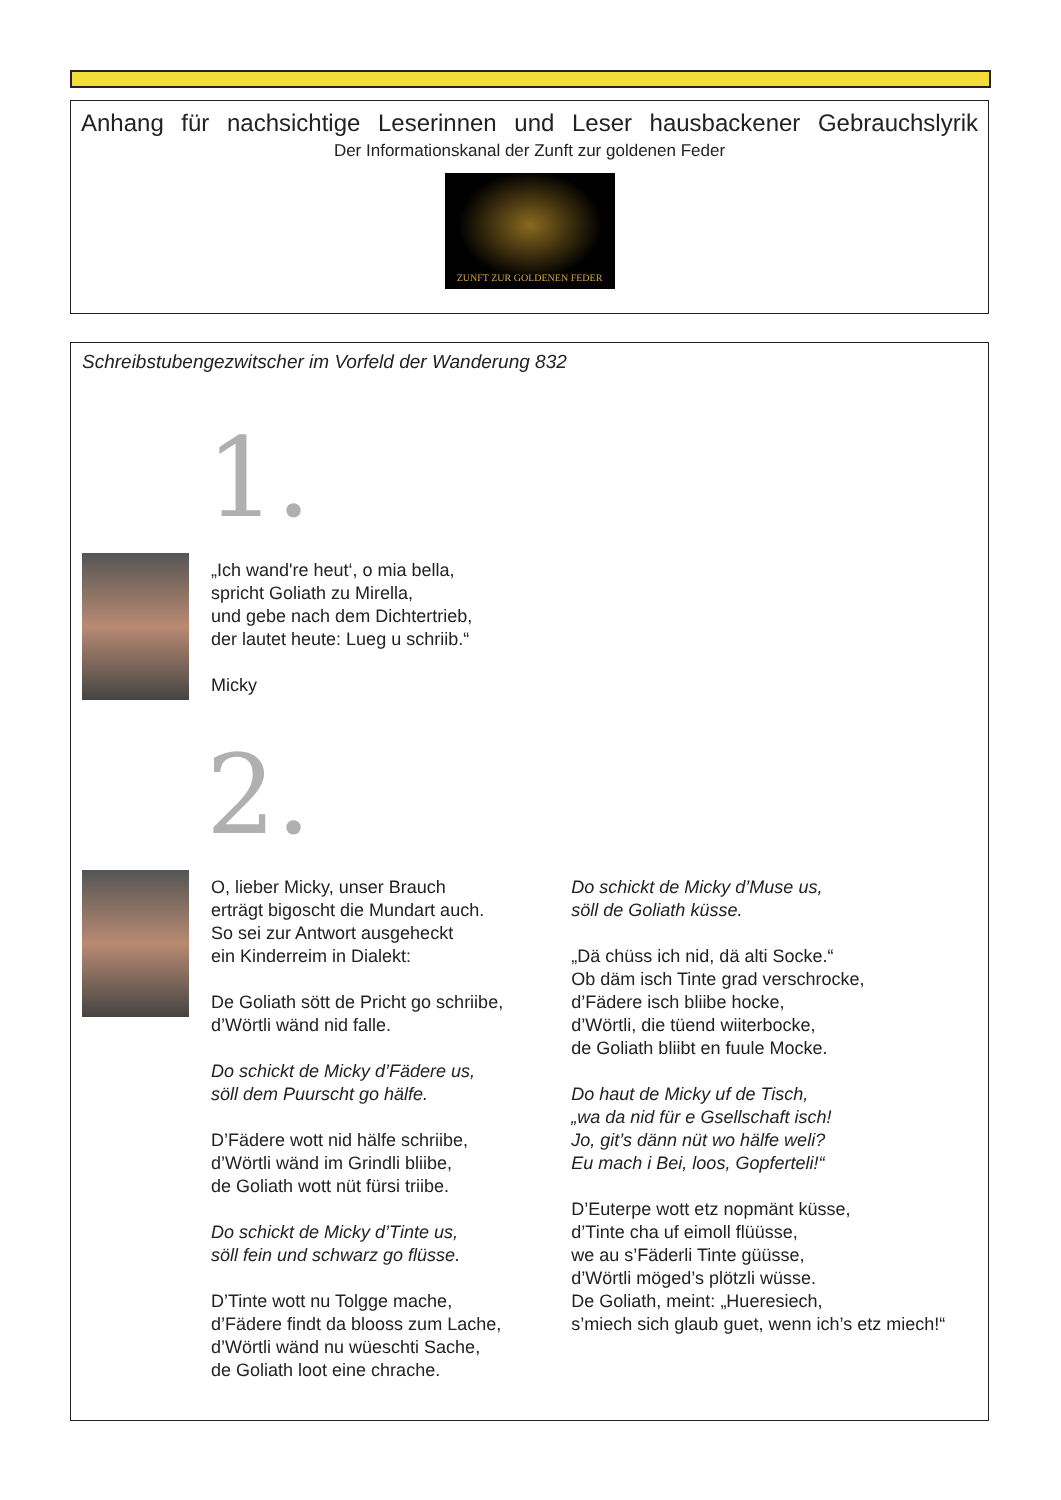Anhang für nachsichtige Leserinnen und Leser hausbackener Gebrauchslyrik
Der Informationskanal der Zunft zur goldenen Feder
ZUNFT ZUR GOLDENEN FEDER
Schreibstubengezwitscher im Vorfeld der Wanderung 832
1.
„Ich wand're heut‘, o mia bella,
spricht Goliath zu Mirella,
und gebe nach dem Dichtertrieb,
der lautet heute: Lueg u schriib.“
Micky
2.
O, lieber Micky, unser Brauch
erträgt bigoscht die Mundart auch.
So sei zur Antwort ausgeheckt
ein Kinderreim in Dialekt:
De Goliath sött de Pricht go schriibe,
d’Wörtli wänd nid falle.
Do schickt de Micky d’Fädere us,
söll dem Puurscht go hälfe.
D’Fädere wott nid hälfe schriibe,
d’Wörtli wänd im Grindli bliibe,
de Goliath wott nüt fürsi triibe.
Do schickt de Micky d’Tinte us,
söll fein und schwarz go flüsse.
D’Tinte wott nu Tolgge mache,
d’Fädere findt da blooss zum Lache,
d’Wörtli wänd nu wüeschti Sache,
de Goliath loot eine chrache.
Do schickt de Micky d’Muse us,
söll de Goliath küsse.
„Dä chüss ich nid, dä alti Socke.“
Ob däm isch Tinte grad verschrocke,
d’Fädere isch bliibe hocke,
d’Wörtli, die tüend wiiterbocke,
de Goliath bliibt en fuule Mocke.
Do haut de Micky uf de Tisch,
„wa da nid für e Gsellschaft isch!
Jo, git’s dänn nüt wo hälfe weli?
Eu mach i Bei, loos, Gopferteli!“
D’Euterpe wott etz nopmänt küsse,
d’Tinte cha uf eimoll flüüsse,
we au s’Fäderli Tinte güüsse,
d’Wörtli möged’s plötzli wüsse.
De Goliath, meint: „Hueresiech,
s’miech sich glaub guet, wenn ich’s etz miech!“